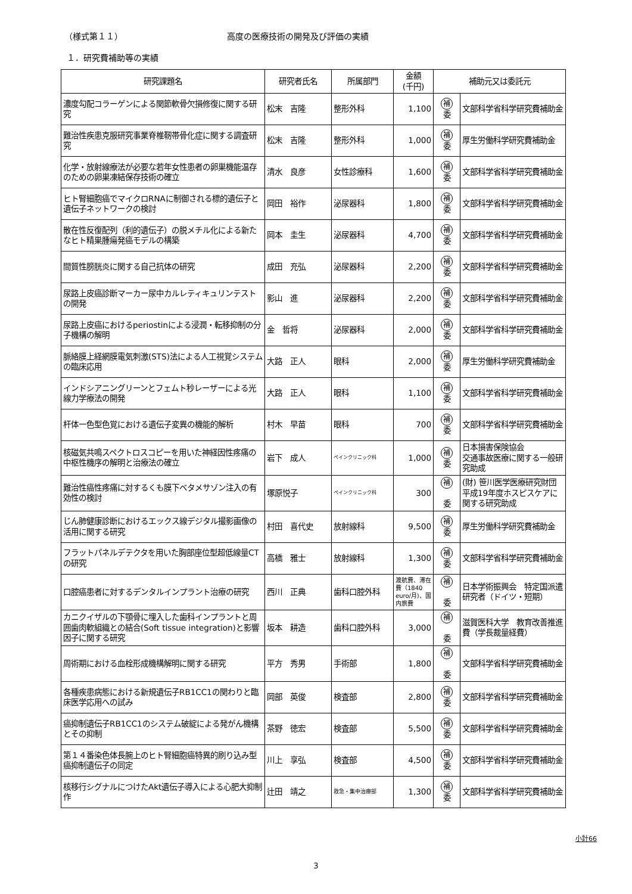（様式第１１） 高度の医療技術の開発及び評価の実績
１．研究費補助等の実績
| 研究課題名 | 研究者氏名 | 所属部門 | 金額 (千円) | 補助元又は委託元 | |
| --- | --- | --- | --- | --- | --- |
| 濃度勾配コラーゲンによる関節軟骨欠損修復に関する研究 | 松末 吉隆 | 整形外科 | 1,100 | 補 委 | 文部科学省科学研究費補助金 |
| 難治性疾患克服研究事業脊椎靭帯骨化症に関する調査研究 | 松末 吉隆 | 整形外科 | 1,000 | 補 委 | 厚生労働科学研究費補助金 |
| 化学・放射線療法が必要な若年女性患者の卵巣機能温存のための卵巣凍結保存技術の確立 | 清水 良彦 | 女性診療科 | 1,600 | 補 委 | 文部科学省科学研究費補助金 |
| ヒト腎細胞癌でマイクロRNAに制御される標的遺伝子と遺伝子ネットワークの検討 | 岡田 裕作 | 泌尿器科 | 1,800 | 補 委 | 文部科学省科学研究費補助金 |
| 散在性反復配列（利的遺伝子）の脱メチル化による新たなヒト精巣腫瘍発癌モデルの構築 | 岡本 圭生 | 泌尿器科 | 4,700 | 補 委 | 文部科学省科学研究費補助金 |
| 間質性膀胱炎に関する自己抗体の研究 | 成田 充弘 | 泌尿器科 | 2,200 | 補 委 | 文部科学省科学研究費補助金 |
| 尿路上皮癌診断マーカー尿中カルレティキュリンテストの開発 | 影山 進 | 泌尿器科 | 2,200 | 補 委 | 文部科学省科学研究費補助金 |
| 尿路上皮癌におけるperiostinによる浸潤・転移抑制の分子機構の解明 | 金 哲将 | 泌尿器科 | 2,000 | 補 委 | 文部科学省科学研究費補助金 |
| 脈絡膜上経網膜電気刺激(STS)法による人工視覚システムの臨床応用 | 大路 正人 | 眼科 | 2,000 | 補 委 | 厚生労働科学研究費補助金 |
| インドシアニングリーンとフェムト秒レーザーによる光線力学療法の開発 | 大路 正人 | 眼科 | 1,100 | 補 委 | 文部科学省科学研究費補助金 |
| 杆体一色型色覚における遺伝子変異の機能的解析 | 村木 早苗 | 眼科 | 700 | 補 委 | 文部科学省科学研究費補助金 |
| 核磁気共鳴スペクトロスコピーを用いた神経因性疼痛の中枢性機序の解明と治療法の確立 | 岩下 成人 | ペインクリニック科 | 1,000 | 補 委 | 日本損害保険協会 交通事故医療に関する一般研究助成 |
| 難治性癌性疼痛に対するくも膜下ベタメサゾン注入の有効性の検討 | 塚原悦子 | ペインクリニック科 | 300 | 補 委 | (財) 笹川医学医療研究財団 平成19年度ホスピスケアに関する研究助成 |
| じん肺健康診断におけるエックス線デジタル撮影画像の活用に関する研究 | 村田 喜代史 | 放射線科 | 9,500 | 補 委 | 厚生労働科学研究費補助金 |
| フラットパネルデテクタを用いた胸部座位型超低線量CTの研究 | 高橋 雅士 | 放射線科 | 1,300 | 補 委 | 文部科学省科学研究費補助金 |
| 口腔癌患者に対するデンタルインプラント治療の研究 | 西川 正典 | 歯科口腔外科 | 渡航費、滞在費（1840 euro/月)、国内旅費 | 補 委 | 日本学術振興会 特定国派遣研究者（ドイツ・短期） |
| カニクイザルの下顎骨に埋入した歯科インプラントと周囲歯肉軟組織との結合(Soft tissue integration)と影響因子に関する研究 | 坂本 耕造 | 歯科口腔外科 | 3,000 | 補 委 | 滋賀医科大学 教育改善推進費（学長裁量経費） |
| 周術期における血栓形成機構解明に関する研究 | 平方 秀男 | 手術部 | 1,800 | 補 委 | 文部科学省科学研究費補助金 |
| 各種疾患病態における新規遺伝子RB1CC1の関わりと臨床医学応用への試み | 岡部 英俊 | 検査部 | 2,800 | 補 委 | 文部科学省科学研究費補助金 |
| 癌抑制遺伝子RB1CC1のシステム破綻による発がん機構とその抑制 | 茶野 徳宏 | 検査部 | 5,500 | 補 委 | 文部科学省科学研究費補助金 |
| 第１４番染色体長腕上のヒト腎細胞癌特異的刷り込み型癌抑制遺伝子の同定 | 川上 享弘 | 検査部 | 4,500 | 補 委 | 文部科学省科学研究費補助金 |
| 核移行シグナルにつけたAkt遺伝子導入による心肥大抑制作 | 辻田 靖之 | 救急・集中治療部 | 1,300 | 補 委 | 文部科学省科学研究費補助金 |
小計66
3